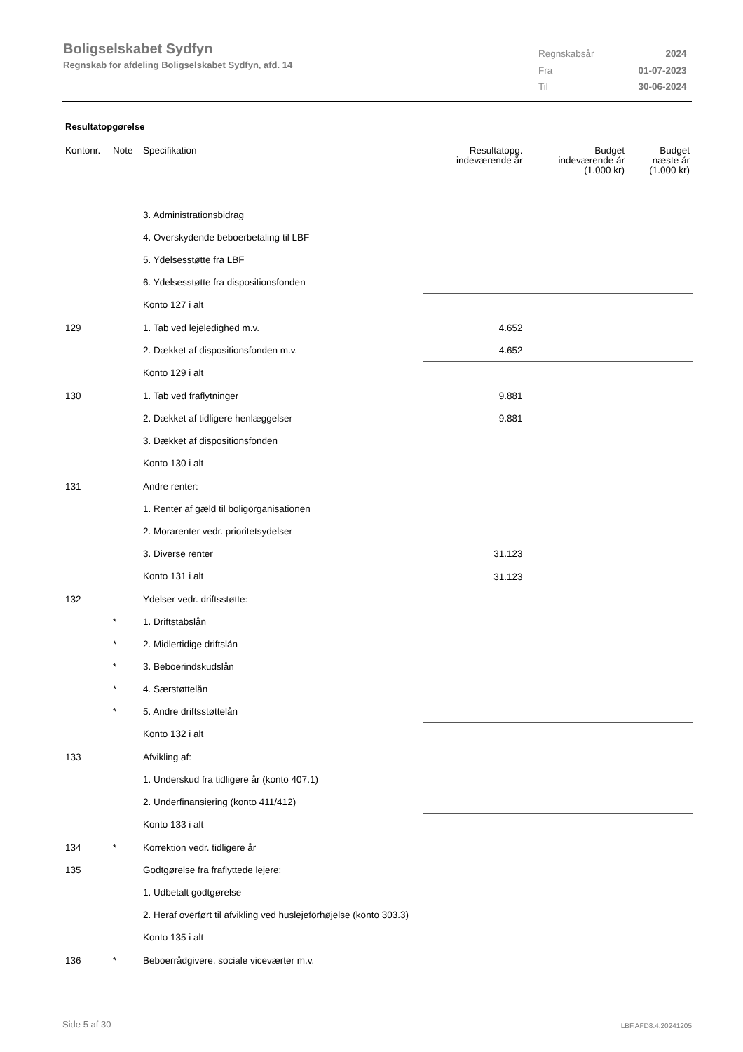Boligselskabet Sydfyn
Regnskab for afdeling Boligselskabet Sydfyn, afd. 14
| Regnskabsår | 2024 |
| Fra | 01-07-2023 |
| Til | 30-06-2024 |
Resultatopgørelse
| Kontonr. | Note | Specifikation | Resultatopg. indeværende år | Budget indeværende år (1.000 kr) | Budget næste år (1.000 kr) |
| --- | --- | --- | --- | --- | --- |
| | | 3. Administrationsbidrag | | | |
| | | 4. Overskydende beboerbetaling til LBF | | | |
| | | 5. Ydelsesstøtte fra LBF | | | |
| | | 6. Ydelsesstøtte fra dispositionsfonden | | | |
| | | Konto 127 i alt | | | |
| 129 | | 1. Tab ved lejeledighed m.v. | 4.652 | | |
| | | 2. Dækket af dispositionsfonden m.v. | 4.652 | | |
| | | Konto 129 i alt | | | |
| 130 | | 1. Tab ved fraflytninger | 9.881 | | |
| | | 2. Dækket af tidligere henlæggelser | 9.881 | | |
| | | 3. Dækket af dispositionsfonden | | | |
| | | Konto 130 i alt | | | |
| 131 | | Andre renter: | | | |
| | | 1. Renter af gæld til boligorganisationen | | | |
| | | 2. Morarenter vedr. prioritetsydelser | | | |
| | | 3. Diverse renter | 31.123 | | |
| | | Konto 131 i alt | 31.123 | | |
| 132 | | Ydelser vedr. driftsstøtte: | | | |
| | * | 1. Driftstabslån | | | |
| | * | 2. Midlertidige driftslån | | | |
| | * | 3. Beboerindskudslån | | | |
| | * | 4. Særstøttelån | | | |
| | * | 5. Andre driftsstøttelån | | | |
| | | Konto 132 i alt | | | |
| 133 | | Afvikling af: | | | |
| | | 1. Underskud fra tidligere år (konto 407.1) | | | |
| | | 2. Underfinansiering (konto 411/412) | | | |
| | | Konto 133 i alt | | | |
| 134 | * | Korrektion vedr. tidligere år | | | |
| 135 | | Godtgørelse fra fraflyttede lejere: | | | |
| | | 1. Udbetalt godtgørelse | | | |
| | | 2. Heraf overført til afvikling ved huslejeforhøjelse (konto 303.3) | | | |
| | | Konto 135 i alt | | | |
| 136 | * | Beboerrådgivere, sociale viceværter m.v. | | | |
Side 5 af 30 LBF.AFD8.4.20241205